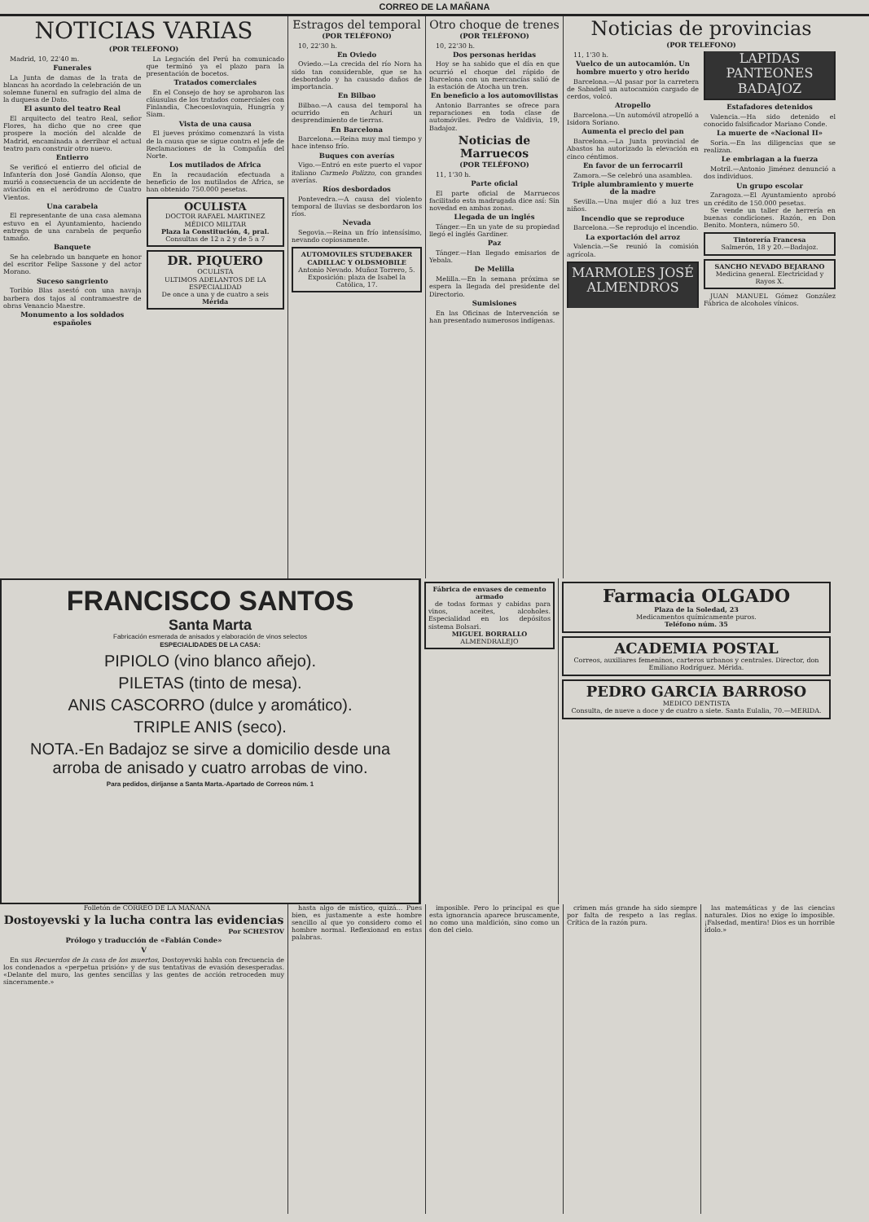CORREO DE LA MAÑANA
NOTICIAS VARIAS
(POR TELEFONO)
Madrid, 10, 22'40 m.
Funerales
La Junta de damas de la trata de blancas ha acordado la celebración de un solemne funeral en sufragio del alma de la duquesa de Dato.
El asunto del teatro Real
El arquitecto del teatro Real, señor Flores, ha dicho que no cree que prospere la moción del alcalde de Madrid, encaminada a derribar el actual teatro para construir otro nuevo.
Entierro
Se verificó el entierro del oficial de Infantería don José Gandía Alonso, que murió a consecuencia de un accidente de aviación en el aeródromo de Cuatro Vientos.
Una carabela
El representante de una casa alemana estuvo en el Ayuntamiento, haciendo entrega de una carabela de pequeño tamaño.
Banquete
Se ha celebrado un banquete en honor del escritor Felipe Sassone y del actor Morano.
Suceso sangriento
Toribio Blas asestó con una navaja barbera dos tajos al contramaestre de obras Venancio Maestre.
Monumento a los soldados españoles
La Legación del Perú ha comunicado que terminó ya el plazo para la presentación de bocetos.
Tratados comerciales
En el Consejo de hoy se aprobaron las cláusulas de los tratados comerciales con Finlandia, Checoeslovaquia, Hungría y Siam.
Vista de una causa
El jueves próximo comenzará la vista de la causa que se sigue contra el jefe de Reclamaciones de la Compañía del Norte.
Los mutilados de Africa
En la recaudación efectuada a beneficio de los mutilados de Africa, se han obtenido 750.000 pesetas.
OCULISTA
DOCTOR RAFAEL MARTINEZ
MÉDICO MILITAR
Plaza la Constitución, 4, pral.
Consultas de 12 a 2 y de 5 a 7
DR. PIQUERO
OCULISTA
ULTIMOS ADELANTOS DE LA ESPECIALIDAD
De once a una y de cuatro a seis
Mérida
Estragos del temporal
(POR TELÉFONO)
10, 22'30 h.
En Oviedo
Oviedo.—La crecida del río Nora ha sido tan considerable, que se ha desbordado y ha causado daños de importancia.
En Bilbao
Bilbao.—A causa del temporal ha ocurrido en Achuri un desprendimiento de tierras.
En Barcelona
Barcelona.—Reina muy mal tiempo y hace intenso frío.
Buques con averías
Vigo.—Entró en este puerto el vapor italiano Carmelo Polizzo, con grandes averías.
Ríos desbordados
Pontevedra.—A causa del violento temporal de lluvias se desbordaron los ríos.
Nevada
Segovia.—Reina un frío intensísimo, nevando copiosamente.
AUTOMOVILES STUDEBAKER CADILLAC Y OLDSMOBILE
Antonio Nevado. Muñoz Torrero, 5. Exposición: plaza de Isabel la Católica, 17.
Otro choque de trenes
(POR TELÉFONO)
10, 22'30 h.
Dos personas heridas
Hoy se ha sabido que el día en que ocurrió el choque del rápido de Barcelona con un mercancías salió de la estación de Atocha un tren.
En beneficio a los automovilistas
Antonio Barrantes se ofrece para reparaciones en toda clase de automóviles. Pedro de Valdivia, 19, Badajoz.
Noticias de Marruecos
(POR TELÉFONO)
11, 1'30 h.
Parte oficial
El parte oficial de Marruecos facilitado esta madrugada dice así: Sin novedad en ambas zonas.
Llegada de un inglés
Tánger.—En un yate de su propiedad llegó el inglés Gardiner.
Paz
Tánger.—Han llegado emisarios de Yebala.
De Melilla
Melilla.—En la semana próxima se espera la llegada del presidente del Directorio.
Sumisiones
En las Oficinas de Intervención se han presentado numerosos indígenas.
Noticias de provincias
(POR TELEFONO)
11, 1'30 h.
Vuelco de un autocamión. Un hombre muerto y otro herido
Barcelona.—Al pasar por la carretera de Sabadell un autocamión cargado de cerdos, volcó.
Atropello
Barcelona.—Un automóvil atropelló a Isidora Soriano.
Aumenta el precio del pan
Barcelona.—La Junta provincial de Abastos ha autorizado la elevación en cinco céntimos.
En favor de un ferrocarril
Zamora.—Se celebró una asamblea.
Triple alumbramiento y muerte de la madre
Sevilla.—Una mujer dió a luz tres niños.
Incendio que se reproduce
Barcelona.—Se reprodujo el incendio.
La exportación del arroz
Valencia.—Se reunió la comisión agrícola.
MARMOLES JOSÉ ALMENDROS LAPIDAS PANTEONES BADAJOZ
Estafadores detenidos
Valencia.—Ha sido detenido el conocido falsificador Mariano Conde.
La muerte de «Nacional II»
Soria.—En las diligencias que se realizan.
Le embriagan a la fuerza
Motril.—Antonio Jiménez denunció a dos individuos.
Un grupo escolar
Zaragoza.—El Ayuntamiento aprobó un crédito de 150.000 pesetas.
Se vende un taller de herrería en buenas condiciones. Razón, en Don Benito. Montera, número 50.
Tintorería Francesa
Salmerón, 18 y 20.—Badajoz.
SANCHO NEVADO BEJARANO
Medicina general. Electricidad y Rayos X.
JUAN MANUEL Gómez González Fábrica de alcoholes vínicos.
FRANCISCO SANTOS
Santa Marta
Fabricación esmerada de anisados y elaboración de vinos selectos
ESPECIALIDADES DE LA CASA:
PIPIOLO (vino blanco añejo).
PILETAS (tinto de mesa).
ANIS CASCORRO (dulce y aromático).
TRIPLE ANIS (seco).
NOTA.-En Badajoz se sirve a domicilio desde una arroba de anisado y cuatro arrobas de vino.
Para pedidos, diríjanse a Santa Marta.-Apartado de Correos núm. 1
Fábrica de envases de cemento armado
de todas formas y cabidas para vinos, aceites, alcoholes. Especialidad en los depósitos sistema Bolsari.
MIGUEL BORRALLO
ALMENDRALEJO
Farmacia OLGADO
Plaza de la Soledad, 23
Medicamentos químicamente puros.
Teléfono núm. 35
ACADEMIA POSTAL
Correos, auxiliares femeninos, carteros urbanos y centrales. Director, don Emiliano Rodríguez. Mérida.
PEDRO GARCIA BARROSO
MEDICO DENTISTA
Consulta, de nueve a doce y de cuatro a siete. Santa Eulalia, 70.—MERIDA.
Folletón de CORREO DE LA MAÑANA
Dostoyevski y la lucha contra las evidencias
Por SCHESTOV
Prólogo y traducción de «Fabián Conde»
V
En sus Recuerdos de la casa de los muertos, Dostoyevski habla con frecuencia de los condenados a «perpetua prisión» y de sus tentativas de evasión desesperadas. «Delante del muro, las gentes sencillas y las gentes de acción retroceden muy sinceramente.»
hasta algo de místico, quizá... Pues bien, es justamente a este hombre sencillo al que yo considero como el hombre normal. Reflexionad en estas palabras.
imposible. Pero lo principal es que esta ignorancia aparece bruscamente, no como una maldición, sino como un don del cielo.
crimen más grande ha sido siempre por falta de respeto a las reglas. Crítica de la razón pura.
las matemáticas y de las ciencias naturales. Dios no exige lo imposible. ¡Falsedad, mentira! Dios es un horrible ídolo.»